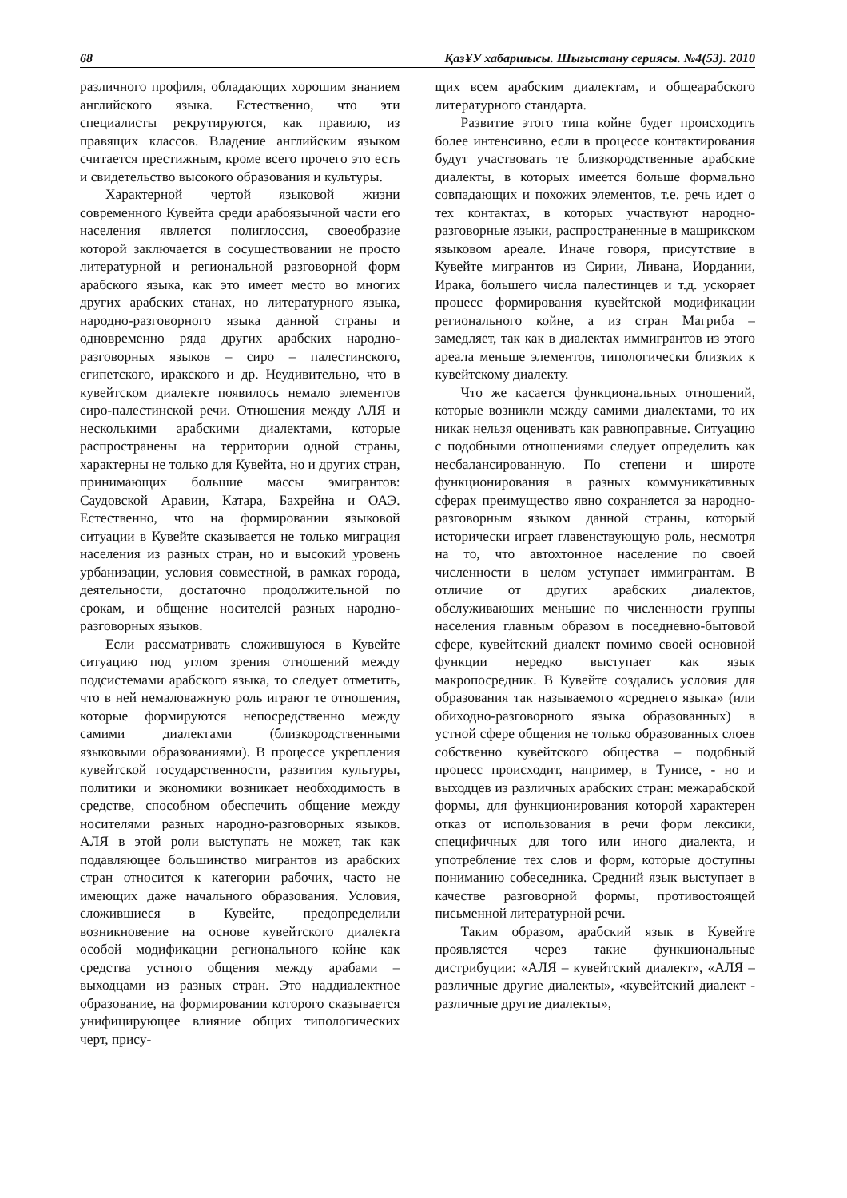68 ҚазҰУ хабаршысы. Шығыстану сериясы. №4(53). 2010
различного профиля, обладающих хорошим знанием английского языка. Естественно, что эти специалисты рекрутируются, как правило, из правящих классов. Владение английским языком считается престижным, кроме всего прочего это есть и свидетельство высокого образования и культуры.
Характерной чертой языковой жизни современного Кувейта среди арабоязычной части его населения является полиглоссия, своеобразие которой заключается в сосуществовании не просто литературной и региональной разговорной форм арабского языка, как это имеет место во многих других арабских станах, но литературного языка, народно-разговорного языка данной страны и одновременно ряда других арабских народно-разговорных языков – сиро – палестинского, египетского, иракского и др. Неудивительно, что в кувейтском диалекте появилось немало элементов сиро-палестинской речи. Отношения между АЛЯ и несколькими арабскими диалектами, которые распространены на территории одной страны, характерны не только для Кувейта, но и других стран, принимающих большие массы эмигрантов: Саудовской Аравии, Катара, Бахрейна и ОАЭ. Естественно, что на формировании языковой ситуации в Кувейте сказывается не только миграция населения из разных стран, но и высокий уровень урбанизации, условия совместной, в рамках города, деятельности, достаточно продолжительной по срокам, и общение носителей разных народно-разговорных языков.
Если рассматривать сложившуюся в Кувейте ситуацию под углом зрения отношений между подсистемами арабского языка, то следует отметить, что в ней немаловажную роль играют те отношения, которые формируются непосредственно между самими диалектами (близкородственными языковыми образованиями). В процессе укрепления кувейтской государственности, развития культуры, политики и экономики возникает необходимость в средстве, способном обеспечить общение между носителями разных народно-разговорных языков. АЛЯ в этой роли выступать не может, так как подавляющее большинство мигрантов из арабских стран относится к категории рабочих, часто не имеющих даже начального образования. Условия, сложившиеся в Кувейте, предопределили возникновение на основе кувейтского диалекта особой модификации регионального койне как средства устного общения между арабами – выходцами из разных стран. Это наддиалектное образование, на формировании которого сказывается унифицирующее влияние общих типологических черт, прису-
щих всем арабским диалектам, и общеарабского литературного стандарта.
Развитие этого типа койне будет происходить более интенсивно, если в процессе контактирования будут участвовать те близкородственные арабские диалекты, в которых имеется больше формально совпадающих и похожих элементов, т.е. речь идет о тех контактах, в которых участвуют народно-разговорные языки, распространенные в машрикском языковом ареале. Иначе говоря, присутствие в Кувейте мигрантов из Сирии, Ливана, Иордании, Ирака, большего числа палестинцев и т.д. ускоряет процесс формирования кувейтской модификации регионального койне, а из стран Магриба – замедляет, так как в диалектах иммигрантов из этого ареала меньше элементов, типологически близких к кувейтскому диалекту.
Что же касается функциональных отношений, которые возникли между самими диалектами, то их никак нельзя оценивать как равноправные. Ситуацию с подобными отношениями следует определить как несбалансированную. По степени и широте функционирования в разных коммуникативных сферах преимущество явно сохраняется за народно-разговорным языком данной страны, который исторически играет главенствующую роль, несмотря на то, что автохтонное население по своей численности в целом уступает иммигрантам. В отличие от других арабских диалектов, обслуживающих меньшие по численности группы населения главным образом в поседневно-бытовой сфере, кувейтский диалект помимо своей основной функции нередко выступает как язык макропосредник. В Кувейте создались условия для образования так называемого «среднего языка» (или обиходно-разговорного языка образованных) в устной сфере общения не только образованных слоев собственно кувейтского общества – подобный процесс происходит, например, в Тунисе, - но и выходцев из различных арабских стран: межарабской формы, для функционирования которой характерен отказ от использования в речи форм лексики, специфичных для того или иного диалекта, и употребление тех слов и форм, которые доступны пониманию собеседника. Средний язык выступает в качестве разговорной формы, противостоящей письменной литературной речи.
Таким образом, арабский язык в Кувейте проявляется через такие функциональные дистрибуции: «АЛЯ – кувейтский диалект», «АЛЯ – различные другие диалекты», «кувейтский диалект - различные другие диалекты»,